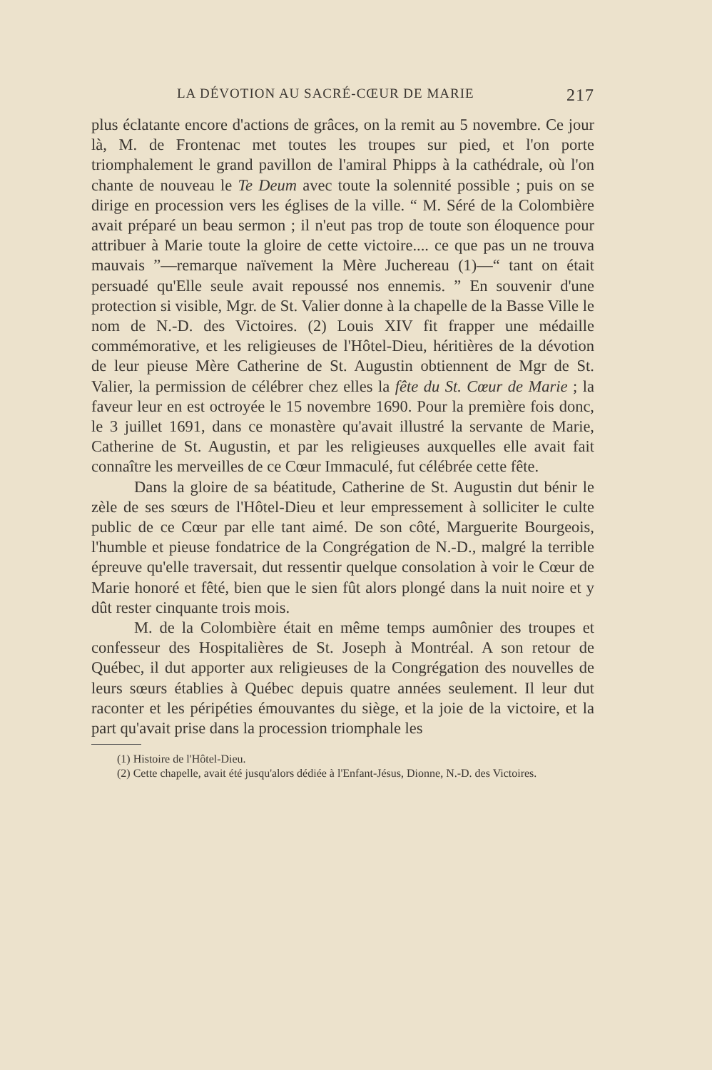LA DÉVOTION AU SACRÉ-CŒUR DE MARIE 217
plus éclatante encore d'actions de grâces, on la remit au 5 novembre. Ce jour là, M. de Frontenac met toutes les troupes sur pied, et l'on porte triomphalement le grand pavillon de l'amiral Phipps à la cathédrale, où l'on chante de nouveau le Te Deum avec toute la solennité possible ; puis on se dirige en procession vers les églises de la ville. “ M. Séré de la Colombière avait préparé un beau sermon ; il n'eut pas trop de toute son éloquence pour attribuer à Marie toute la gloire de cette victoire.... ce que pas un ne trouva mauvais ”—remarque naïvement la Mère Juchereau (1)—“ tant on était persuadé qu'Elle seule avait repoussé nos ennemis. ” En souvenir d'une protection si visible, Mgr. de St. Valier donne à la chapelle de la Basse Ville le nom de N.-D. des Victoires. (2) Louis XIV fit frapper une médaille commémorative, et les religieuses de l'Hôtel-Dieu, héritières de la dévotion de leur pieuse Mère Catherine de St. Augustin obtiennent de Mgr de St. Valier, la permission de célébrer chez elles la fête du St. Cœur de Marie ; la faveur leur en est octroyée le 15 novembre 1690. Pour la première fois donc, le 3 juillet 1691, dans ce monastère qu'avait illustré la servante de Marie, Catherine de St. Augustin, et par les religieuses auxquelles elle avait fait connaître les merveilles de ce Cœur Immaculé, fut célébrée cette fête.
Dans la gloire de sa béatitude, Catherine de St. Augustin dut bénir le zèle de ses sœurs de l'Hôtel-Dieu et leur empressement à solliciter le culte public de ce Cœur par elle tant aimé. De son côté, Marguerite Bourgeois, l'humble et pieuse fondatrice de la Congrégation de N.-D., malgré la terrible épreuve qu'elle traversait, dut ressentir quelque consolation à voir le Cœur de Marie honoré et fêté, bien que le sien fût alors plongé dans la nuit noire et y dût rester cinquante trois mois.
M. de la Colombière était en même temps aumônier des troupes et confesseur des Hospitalières de St. Joseph à Montréal. A son retour de Québec, il dut apporter aux religieuses de la Congrégation des nouvelles de leurs sœurs établies à Québec depuis quatre années seulement. Il leur dut raconter et les péripéties émouvantes du siège, et la joie de la victoire, et la part qu'avait prise dans la procession triomphale les
(1) Histoire de l'Hôtel-Dieu.
(2) Cette chapelle, avait été jusqu'alors dédiée à l'Enfant-Jésus, Dionne, N.-D. des Victoires.